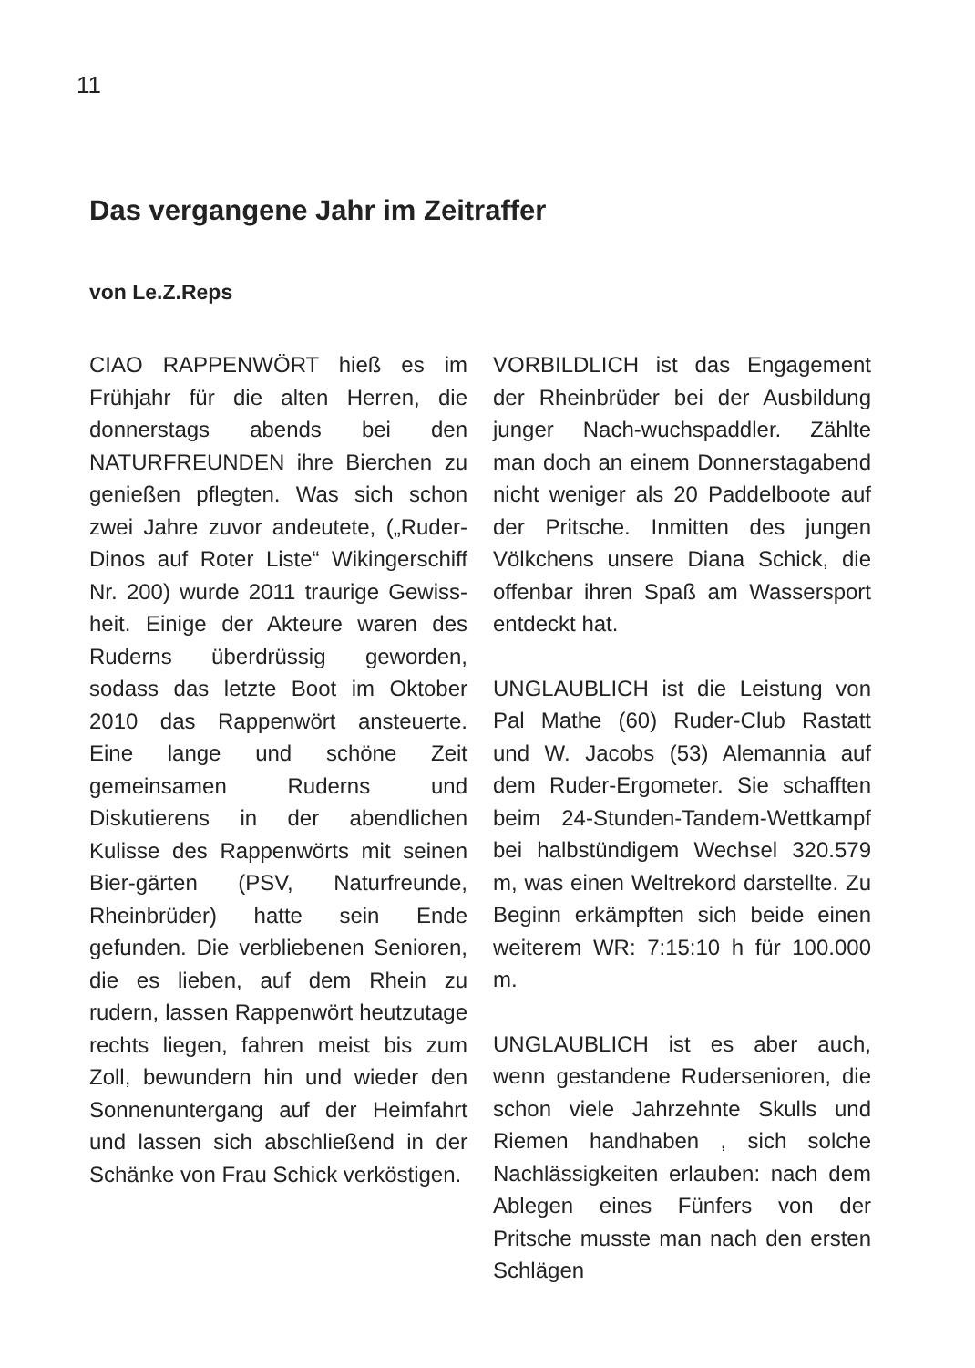11
Das vergangene Jahr im Zeitraffer
von Le.Z.Reps
CIAO RAPPENWÖRT hieß es im Frühjahr für die alten Herren, die donnerstags abends bei den NATURFREUNDEN ihre Bierchen zu genießen pflegten. Was sich schon zwei Jahre zuvor andeutete, („Ruder-Dinos auf Roter Liste“ Wikingerschiff Nr. 200) wurde 2011 traurige Gewiss-heit. Einige der Akteure waren des Ruderns überdrüssig geworden, sodass das letzte Boot im Oktober 2010 das Rappenwört ansteuerte. Eine lange und schöne Zeit gemeinsamen Ruderns und Diskutierens in der abendlichen Kulisse des Rappenwörts mit seinen Bier-gärten (PSV, Naturfreunde, Rheinbrüder) hatte sein Ende gefunden. Die verbliebenen Senioren, die es lieben, auf dem Rhein zu rudern, lassen Rappenwört heutzutage rechts liegen, fahren meist bis zum Zoll, bewundern hin und wieder den Sonnenuntergang auf der Heimfahrt und lassen sich abschließend in der Schänke von Frau Schick verköstigen.
VORBILDLICH ist das Engagement der Rheinbrüder bei der Ausbildung junger Nach-wuchspaddler. Zählte man doch an einem Donnerstagabend nicht weniger als 20 Paddelboote auf der Pritsche. Inmitten des jungen Völkchens unsere Diana Schick, die offenbar ihren Spaß am Wassersport entdeckt hat.
UNGLAUBLICH ist die Leistung von Pal Mathe (60) Ruder-Club Rastatt und W. Jacobs (53) Alemannia auf dem Ruder-Ergometer. Sie schafften beim 24-Stunden-Tandem-Wettkampf bei halbstündigem Wechsel 320.579 m, was einen Weltrekord darstellte. Zu Beginn erkämpften sich beide einen weiterem WR: 7:15:10 h für 100.000 m.
UNGLAUBLICH ist es aber auch, wenn gestandene Rudersenioren, die schon viele Jahrzehnte Skulls und Riemen handhaben , sich solche Nachlässigkeiten erlauben: nach dem Ablegen eines Fünfers von der Pritsche musste man nach den ersten Schlägen